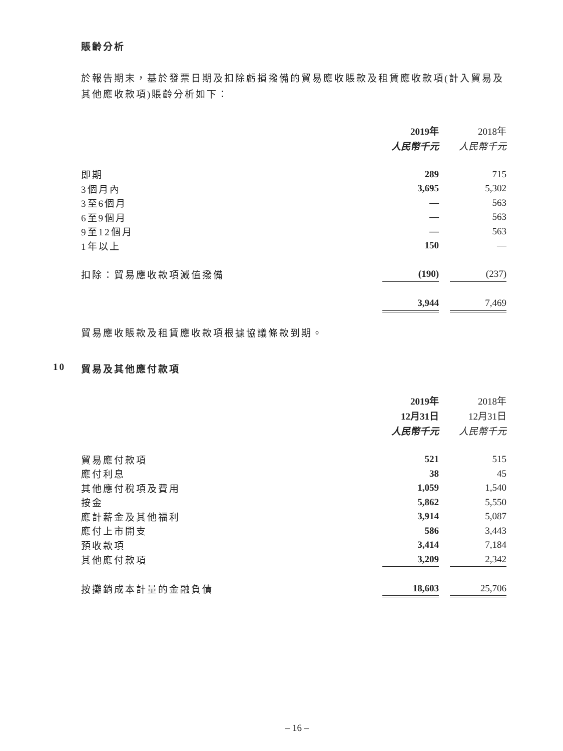賬齡分析
於報告期末，基於發票日期及扣除虧損撥備的貿易應收賬款及租賃應收款項(計入貿易及其他應收款項)賬齡分析如下：
| | 2019年 | | 2018年 |
| | 人民幣千元 | | 人民幣千元 |
| 即期 | 289 | | 715 |
| 3個月內 | 3,695 | | 5,302 |
| 3至6個月 | — | | 563 |
| 6至9個月 | — | | 563 |
| 9至12個月 | — | | 563 |
| 1年以上 | 150 | | — |
| 扣除：貿易應收款項減值撥備 | (190) | | (237) |
| | 3,944 | | 7,469 |
貿易應收賬款及租賃應收款項根據協議條款到期。
10 貿易及其他應付款項
| | 2019年 | | 2018年 |
| | 12月31日 | | 12月31日 |
| | 人民幣千元 | | 人民幣千元 |
| 貿易應付款項 | 521 | | 515 |
| 應付利息 | 38 | | 45 |
| 其他應付稅項及費用 | 1,059 | | 1,540 |
| 按金 | 5,862 | | 5,550 |
| 應計薪金及其他福利 | 3,914 | | 5,087 |
| 應付上市開支 | 586 | | 3,443 |
| 預收款項 | 3,414 | | 7,184 |
| 其他應付款項 | 3,209 | | 2,342 |
| 按攤銷成本計量的金融負債 | 18,603 | | 25,706 |
– 16 –